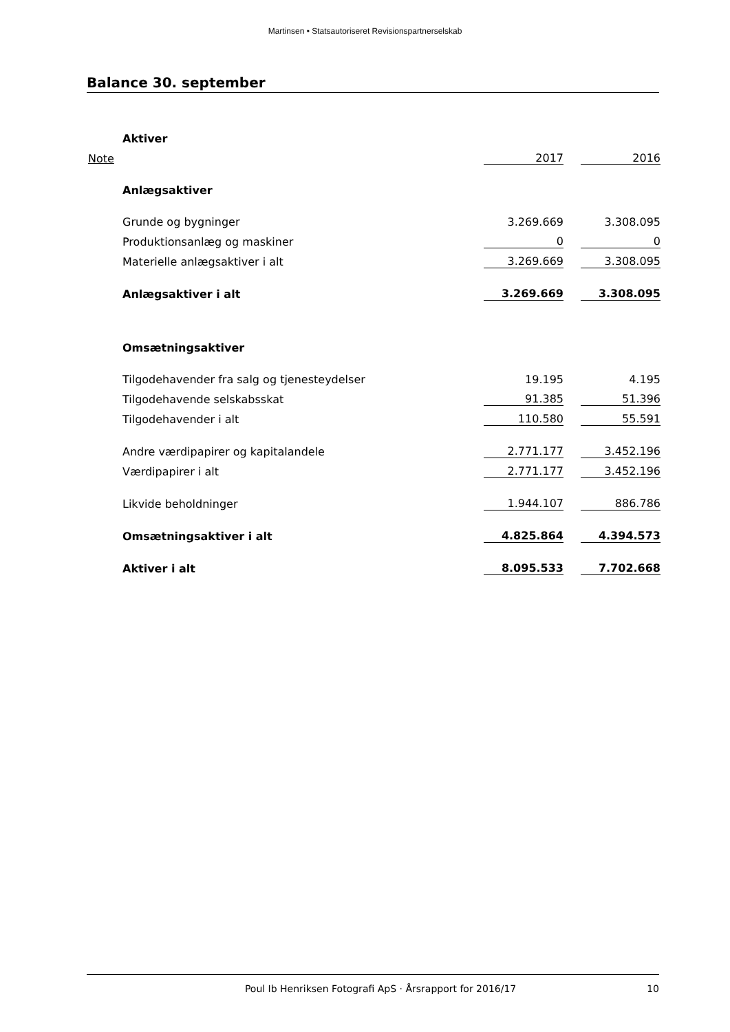Martinsen • Statsautoriseret Revisionspartnerselskab
Balance 30. september
| | Aktiver | | | |
| Note | | 2017 | | 2016 |
| | Anlægsaktiver | | | |
| | Grunde og bygninger | 3.269.669 | | 3.308.095 |
| | Produktionsanlæg og maskiner | 0 | | 0 |
| | Materielle anlægsaktiver i alt | 3.269.669 | | 3.308.095 |
| | Anlægsaktiver i alt | 3.269.669 | | 3.308.095 |
| | Omsætningsaktiver | | | |
| | Tilgodehavender fra salg og tjenesteydelser | 19.195 | | 4.195 |
| | Tilgodehavende selskabsskat | 91.385 | | 51.396 |
| | Tilgodehavender i alt | 110.580 | | 55.591 |
| | Andre værdipapirer og kapitalandele | 2.771.177 | | 3.452.196 |
| | Værdipapirer i alt | 2.771.177 | | 3.452.196 |
| | Likvide beholdninger | 1.944.107 | | 886.786 |
| | Omsætningsaktiver i alt | 4.825.864 | | 4.394.573 |
| | Aktiver i alt | 8.095.533 | | 7.702.668 |
Poul Ib Henriksen Fotografi ApS · Årsrapport for 2016/17 10